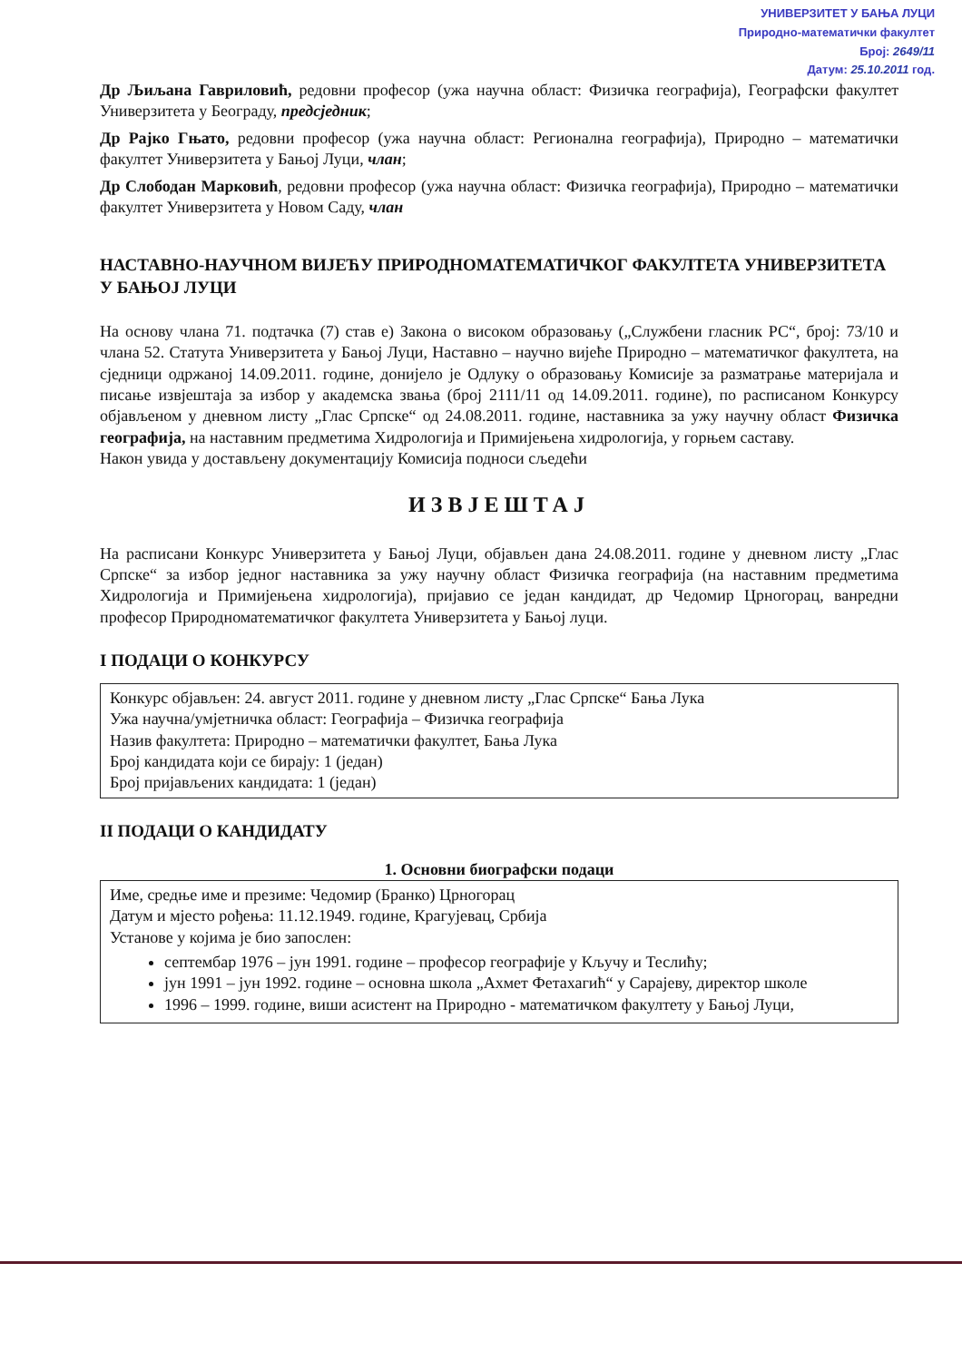УНИВЕРЗИТЕТ У БАЊА ЛУЦИ
Природно-математички факултет
Број: 2649/11
Датум: 25.10.2011 год.
Др Љиљана Гавриловић, редовни професор (ужа научна област: Физичка географија), Географски факултет Универзитета у Београду, предсједник;
Др Рајко Гњато, редовни професор (ужа научна област: Регионална географија), Природно – математички факултет Универзитета у Бањој Луци, члан;
Др Слободан Марковић, редовни професор (ужа научна област: Физичка географија), Природно – математички факултет Универзитета у Новом Саду, члан
НАСТАВНО-НАУЧНОМ ВИЈЕЋУ ПРИРОДНОМАТЕМАТИЧКОГ ФАКУЛТЕТА УНИВЕРЗИТЕТА У БАЊОЈ ЛУЦИ
На основу члана 71. подтачка (7) став е) Закона о високом образовању („Службени гласник РС“, број: 73/10 и члана 52. Статута Универзитета у Бањој Луци, Наставно – научно вијеће Природно – математичког факултета, на сједници одржаној 14.09.2011. године, донијело је Одлуку о образовању Комисије за разматрање материјала и писање извјештаја за избор у академска звања (број 2111/11 од 14.09.2011. године), по расписаном Конкурсу објављеном у дневном листу „Глас Српске“ од 24.08.2011. године, наставника за ужу научну област Физичка географија, на наставним предметима Хидрологија и Примијењена хидрологија, у горњем саставу.
Након увида у достављену документацију Комисија подноси сљедећи
ИЗВЈЕШТАЈ
На расписани Конкурс Универзитета у Бањој Луци, објављен дана 24.08.2011. године у дневном листу „Глас Српске“ за избор једног наставника за ужу научну област Физичка географија (на наставним предметима Хидрологија и Примијењена хидрологија), пријавио се један кандидат, др Чедомир Црногорац, ванредни професор Природноматематичког факултета Универзитета у Бањој луци.
I ПОДАЦИ О КОНКУРСУ
Конкурс објављен: 24. август 2011. године у дневном листу „Глас Српске“ Бања Лука
Ужа научна/умјетничка област: Географија – Физичка географија
Назив факултета: Природно – математички факултет, Бања Лука
Број кандидата који се бирају: 1 (један)
Број пријављених кандидата: 1 (један)
II ПОДАЦИ О КАНДИДАТУ
1. Основни биографски подаци
Име, средње име и презиме: Чедомир (Бранко) Црногорац
Датум и мјесто рођења: 11.12.1949. године, Крагујевац, Србија
Установе у којима је био запослен:
септембар 1976 – јун 1991. године – професор географије у Кључу и Теслићу;
јун 1991 – јун 1992. године – основна школа „Ахмет Фетахагић“ у Сарајеву, директор школе
1996 – 1999. године, виши асистент на Природно - математичком факултету у Бањој Луци,